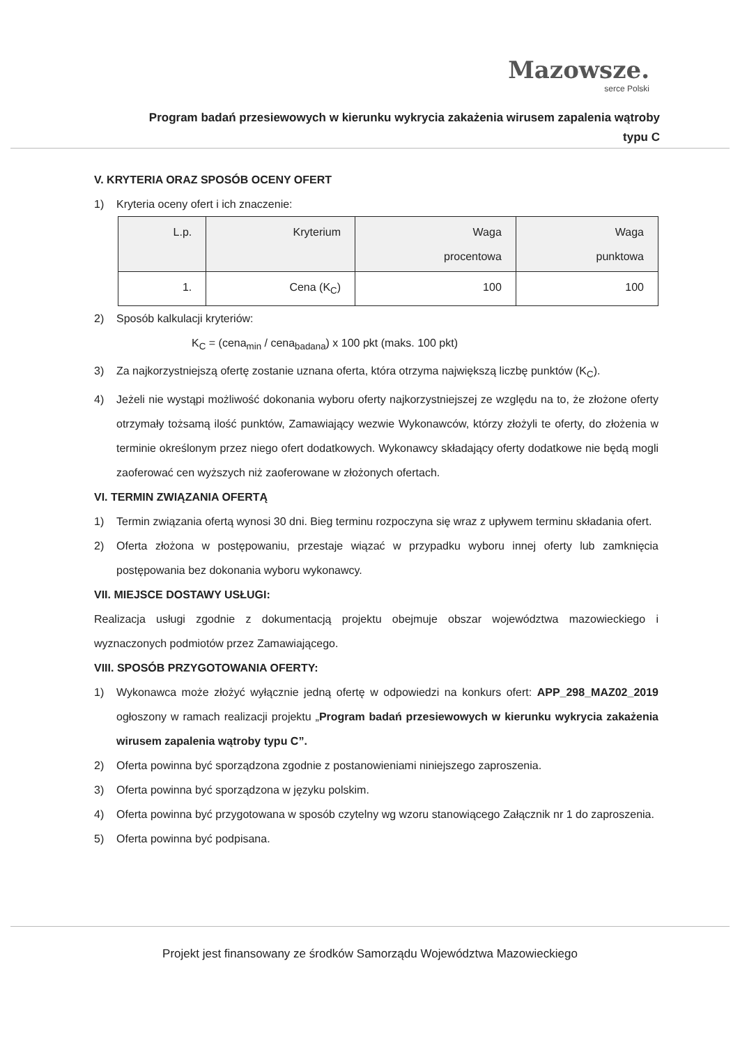Mazowsze.
serce Polski
Program badań przesiewowych w kierunku wykrycia zakażenia wirusem zapalenia wątroby typu C
V. KRYTERIA ORAZ SPOSÓB OCENY OFERT
1) Kryteria oceny ofert i ich znaczenie:
| L.p. | Kryterium | Waga procentowa | Waga punktowa |
| --- | --- | --- | --- |
| 1. | Cena (K<sub>C</sub>) | 100 | 100 |
2) Sposób kalkulacji kryteriów:
K<sub>C</sub> = (cena<sub>min</sub> / cena<sub>badana</sub>) x 100 pkt (maks. 100 pkt)
3) Za najkorzystniejszą ofertę zostanie uznana oferta, która otrzyma największą liczbę punktów (K<sub>C</sub>).
4) Jeżeli nie wystąpi możliwość dokonania wyboru oferty najkorzystniejszej ze względu na to, że złożone oferty otrzymały tożsamą ilość punktów, Zamawiający wezwie Wykonawców, którzy złożyli te oferty, do złożenia w terminie określonym przez niego ofert dodatkowych. Wykonawcy składający oferty dodatkowe nie będą mogli zaoferować cen wyższych niż zaoferowane w złożonych ofertach.
VI. TERMIN ZWIĄZANIA OFERTĄ
1) Termin związania ofertą wynosi 30 dni. Bieg terminu rozpoczyna się wraz z upływem terminu składania ofert.
2) Oferta złożona w postępowaniu, przestaje wiązać w przypadku wyboru innej oferty lub zamknięcia postępowania bez dokonania wyboru wykonawcy.
VII. MIEJSCE DOSTAWY USŁUGI:
Realizacja usługi zgodnie z dokumentacją projektu obejmuje obszar województwa mazowieckiego i wyznaczonych podmiotów przez Zamawiającego.
VIII. SPOSÓB PRZYGOTOWANIA OFERTY:
1) Wykonawca może złożyć wyłącznie jedną ofertę w odpowiedzi na konkurs ofert: APP_298_MAZ02_2019 ogłoszony w ramach realizacji projektu „Program badań przesiewowych w kierunku wykrycia zakażenia wirusem zapalenia wątroby typu C”.
2) Oferta powinna być sporządzona zgodnie z postanowieniami niniejszego zaproszenia.
3) Oferta powinna być sporządzona w języku polskim.
4) Oferta powinna być przygotowana w sposób czytelny wg wzoru stanowiącego Załącznik nr 1 do zaproszenia.
5) Oferta powinna być podpisana.
Projekt jest finansowany ze środków Samorządu Województwa Mazowieckiego